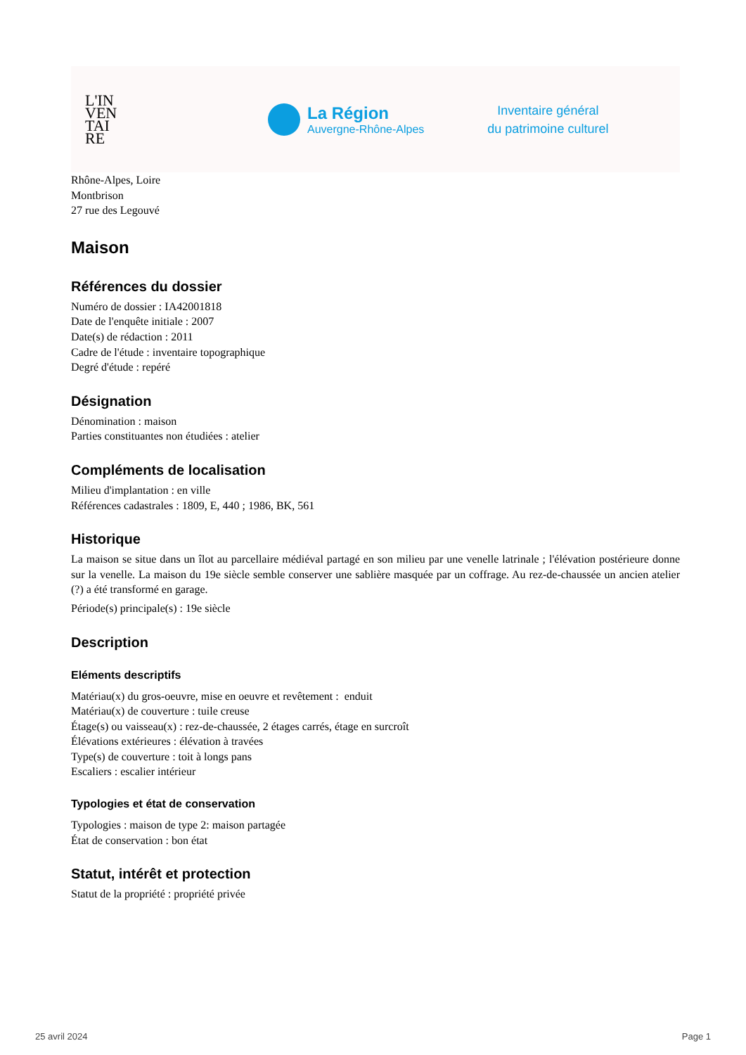L'IN
VEN
TAI
RE
La Région
Auvergne-Rhône-Alpes
Inventaire général
du patrimoine culturel
Rhône-Alpes, Loire
Montbrison
27 rue des Legouvé
Maison
Références du dossier
Numéro de dossier : IA42001818
Date de l'enquête initiale : 2007
Date(s) de rédaction : 2011
Cadre de l'étude : inventaire topographique
Degré d'étude : repéré
Désignation
Dénomination : maison
Parties constituantes non étudiées : atelier
Compléments de localisation
Milieu d'implantation : en ville
Références cadastrales : 1809, E, 440 ; 1986, BK, 561
Historique
La maison se situe dans un îlot au parcellaire médiéval partagé en son milieu par une venelle latrinale ; l'élévation postérieure donne sur la venelle. La maison du 19e siècle semble conserver une sablière masquée par un coffrage. Au rez-de-chaussée un ancien atelier (?) a été transformé en garage.
Période(s) principale(s) : 19e siècle
Description
Eléments descriptifs
Matériau(x) du gros-oeuvre, mise en oeuvre et revêtement : enduit
Matériau(x) de couverture : tuile creuse
Étage(s) ou vaisseau(x) : rez-de-chaussée, 2 étages carrés, étage en surcroît
Élévations extérieures : élévation à travées
Type(s) de couverture : toit à longs pans
Escaliers : escalier intérieur
Typologies et état de conservation
Typologies : maison de type 2: maison partagée
État de conservation : bon état
Statut, intérêt et protection
Statut de la propriété : propriété privée
25 avril 2024 Page 1